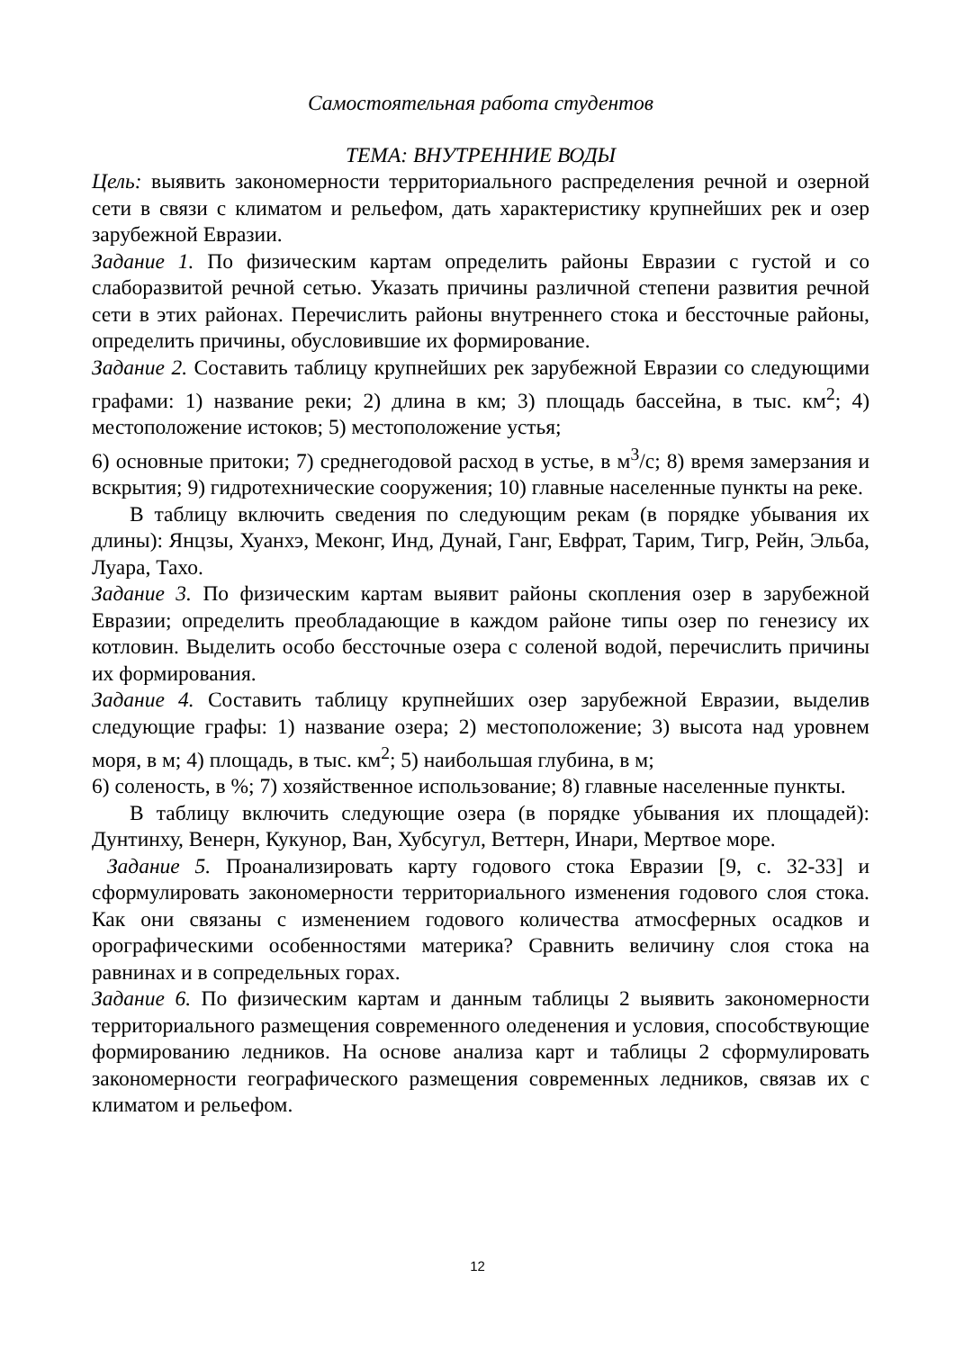Самостоятельная работа студентов
ТЕМА: ВНУТРЕННИЕ ВОДЫ
Цель: выявить закономерности территориального распределения речной и озерной сети в связи с климатом и рельефом, дать характеристику крупнейших рек и озер зарубежной Евразии.
Задание 1. По физическим картам определить районы Евразии с густой и со слаборазвитой речной сетью. Указать причины различной степени развития речной сети в этих районах. Перечислить районы внутреннего стока и бессточные районы, определить причины, обусловившие их формирование.
Задание 2. Составить таблицу крупнейших рек зарубежной Евразии со следующими графами: 1) название реки; 2) длина в км; 3) площадь бассейна, в тыс. км<sup>2</sup>; 4) местоположение истоков; 5) местоположение устья;
6) основные притоки; 7) среднегодовой расход в устье, в м<sup>3</sup>/с; 8) время замерзания и вскрытия; 9) гидротехнические сооружения; 10) главные населенные пункты на реке.
В таблицу включить сведения по следующим рекам (в порядке убывания их длины): Янцзы, Хуанхэ, Меконг, Инд, Дунай, Ганг, Евфрат, Тарим, Тигр, Рейн, Эльба, Луара, Тахо.
Задание 3. По физическим картам выявит районы скопления озер в зарубежной Евразии; определить преобладающие в каждом районе типы озер по генезису их котловин. Выделить особо бессточные озера с соленой водой, перечислить причины их формирования.
Задание 4. Составить таблицу крупнейших озер зарубежной Евразии, выделив следующие графы: 1) название озера; 2) местоположение; 3) высота над уровнем моря, в м; 4) площадь, в тыс. км<sup>2</sup>; 5) наибольшая глубина, в м;
6) соленость, в %; 7) хозяйственное использование; 8) главные населенные пункты.
В таблицу включить следующие озера (в порядке убывания их площадей): Дунтинху, Венерн, Кукунор, Ван, Хубсугул, Веттерн, Инари, Мертвое море.
Задание 5. Проанализировать карту годового стока Евразии [9, с. 32-33] и сформулировать закономерности территориального изменения годового слоя стока. Как они связаны с изменением годового количества атмосферных осадков и орографическими особенностями материка? Сравнить величину слоя стока на равнинах и в сопредельных горах.
Задание 6. По физическим картам и данным таблицы 2 выявить закономерности территориального размещения современного оледенения и условия, способствующие формированию ледников. На основе анализа карт и таблицы 2 сформулировать закономерности географического размещения современных ледников, связав их с климатом и рельефом.
12